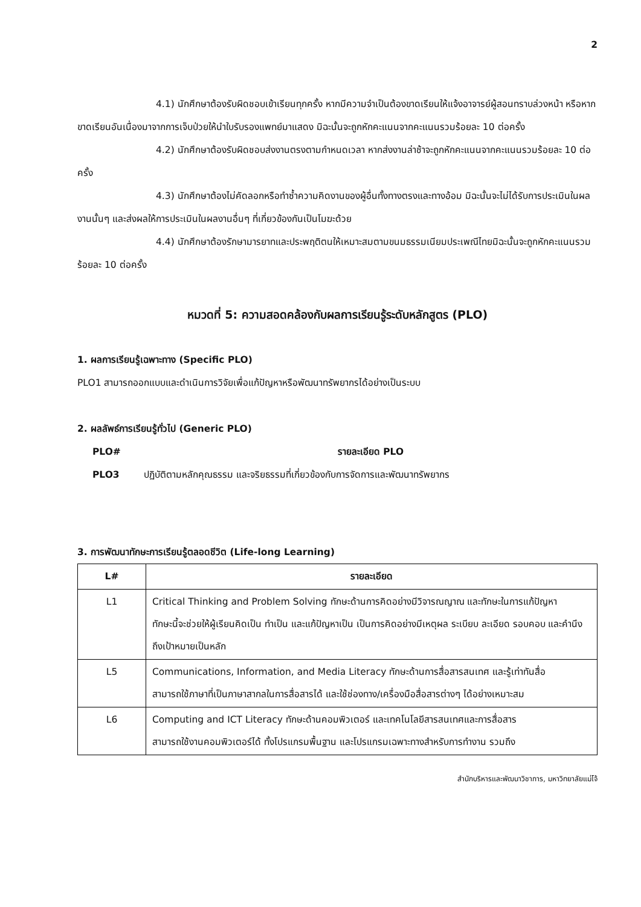2
4.1) นักศึกษาต้องรับผิดชอบเข้าเรียนทุกครั้ง หากมีความจำเป็นต้องขาดเรียนให้แจ้งอาจารย์ผู้สอนทราบล่วงหน้า หรือหากขาดเรียนอันเนื่องมาจากการเจ็บป่วยให้นำใบรับรองแพทย์มาแสดง มิฉะนั้นจะถูกหักคะแนนจากคะแนนรวมร้อยละ 10 ต่อครั้ง
4.2) นักศึกษาต้องรับผิดชอบส่งงานตรงตามกำหนดเวลา หากส่งงานล่าช้าจะถูกหักคะแนนจากคะแนนรวมร้อยละ 10 ต่อครั้ง
4.3) นักศึกษาต้องไม่คัดลอกหรือทำซ้ำความคิดงานของผู้อื่นทั้งทางตรงและทางอ้อม มิฉะนั้นจะไม่ได้รับการประเมินในผลงานนั้นๆ และส่งผลให้การประเมินในผลงานอื่นๆ ที่เกี่ยวข้องกันเป็นโมฆะด้วย
4.4) นักศึกษาต้องรักษามารยาทและประพฤติตนให้เหมาะสมตามขนมธรรมเนียมประเพณีไทยมิฉะนั้นจะถูกหักคะแนนรวมร้อยละ 10 ต่อครั้ง
หมวดที่ 5: ความสอดคล้องกับผลการเรียนรู้ระดับหลักสูตร (PLO)
1. ผลการเรียนรู้เฉพาะทาง (Specific PLO)
PLO1 สามารถออกแบบและดำเนินการวิจัยเพื่อแก้ปัญหาหรือพัฒนาทรัพยากรได้อย่างเป็นระบบ
2. ผลลัพธ์การเรียนรู้ทั่วไป (Generic PLO)
PLO# รายละเอียด PLO
PLO3 ปฏิบัติตามหลักคุณธรรม และจริยธรรมที่เกี่ยวข้องกับการจัดการและพัฒนาทรัพยากร
3. การพัฒนาทักษะการเรียนรู้ตลอดชีวิต (Life-long Learning)
| L# | รายละเอียด |
| --- | --- |
| L1 | Critical Thinking and Problem Solving ทักษะด้านการคิดอย่างมีวิจารณญาณ และทักษะในการแก้ปัญหา ทักษะนี้จะช่วยให้ผู้เรียนคิดเป็น ทำเป็น และแก้ปัญหาเป็น เป็นการคิดอย่างมีเหตุผล ระเบียบ ละเอียด รอบคอบ และคำนึงถึงเป้าหมายเป็นหลัก |
| L5 | Communications, Information, and Media Literacy ทักษะด้านการสื่อสารสนเทศ และรู้เท่าทันสื่อ สามารถใช้ภาษาที่เป็นภาษาสากลในการสื่อสารได้ และใช้ช่องทาง/เครื่องมือสื่อสารต่างๆ ได้อย่างเหมาะสม |
| L6 | Computing and ICT Literacy ทักษะด้านคอมพิวเตอร์ และเทคโนโลยีสารสนเทศและการสื่อสาร สามารถใช้งานคอมพิวเตอร์ได้ ทั้งโปรแกรมพื้นฐาน และโปรแกรมเฉพาะทางสำหรับการทำงาน รวมถึง |
สำนักบริหารและพัฒนาวิชาการ, มหาวิทยาลัยแม่โจ้